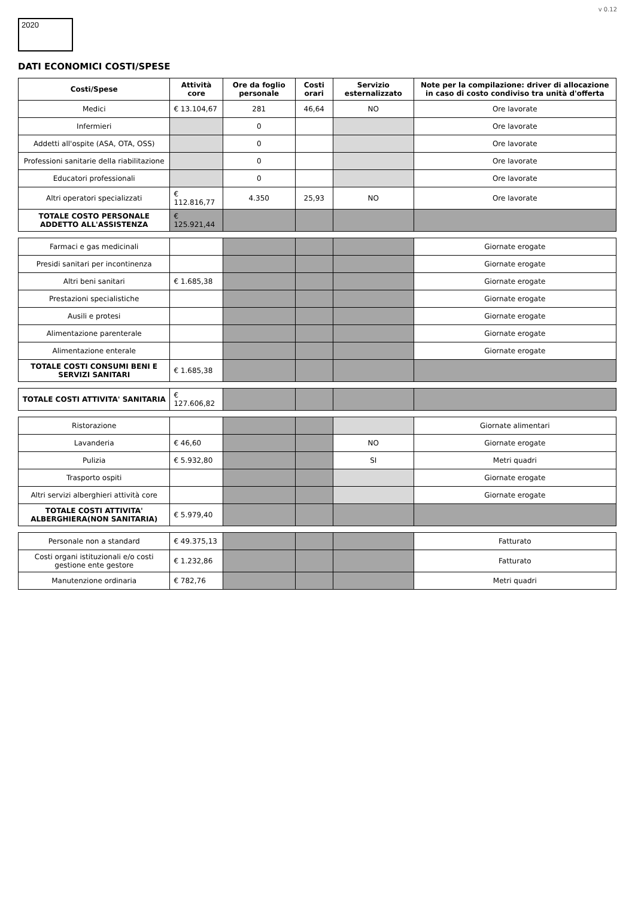2020
v 0.12
DATI ECONOMICI COSTI/SPESE
| Costi/Spese | Attività core | Ore da foglio personale | Costi orari | Servizio esternalizzato | Note per la compilazione: driver di allocazione in caso di costo condiviso tra unità d'offerta |
| --- | --- | --- | --- | --- | --- |
| Medici | € 13.104,67 | 281 | 46,64 | NO | Ore lavorate |
| Infermieri | | 0 | | | Ore lavorate |
| Addetti all'ospite (ASA, OTA, OSS) | | 0 | | | Ore lavorate |
| Professioni sanitarie della riabilitazione | | 0 | | | Ore lavorate |
| Educatori professionali | | 0 | | | Ore lavorate |
| Altri operatori specializzati | € 112.816,77 | 4.350 | 25,93 | NO | Ore lavorate |
| TOTALE COSTO PERSONALE ADDETTO ALL'ASSISTENZA | € 125.921,44 | | | | |
| Farmaci e gas medicinali | | | | | Giornate erogate |
| Presidi sanitari per incontinenza | | | | | Giornate erogate |
| Altri beni sanitari | € 1.685,38 | | | | Giornate erogate |
| Prestazioni specialistiche | | | | | Giornate erogate |
| Ausili e protesi | | | | | Giornate erogate |
| Alimentazione parenterale | | | | | Giornate erogate |
| Alimentazione enterale | | | | | Giornate erogate |
| TOTALE COSTI CONSUMI BENI E SERVIZI SANITARI | € 1.685,38 | | | | |
| TOTALE COSTI ATTIVITA' SANITARIA | € 127.606,82 | | | | |
| Ristorazione | | | | | Giornate alimentari |
| Lavanderia | € 46,60 | | | NO | Giornate erogate |
| Pulizia | € 5.932,80 | | | SI | Metri quadri |
| Trasporto ospiti | | | | | Giornate erogate |
| Altri servizi alberghieri attività core | | | | | Giornate erogate |
| TOTALE COSTI ATTIVITA' ALBERGHIERA(NON SANITARIA) | € 5.979,40 | | | | |
| Personale non a standard | € 49.375,13 | | | | Fatturato |
| Costi organi istituzionali e/o costi gestione ente gestore | € 1.232,86 | | | | Fatturato |
| Manutenzione ordinaria | € 782,76 | | | | Metri quadri |